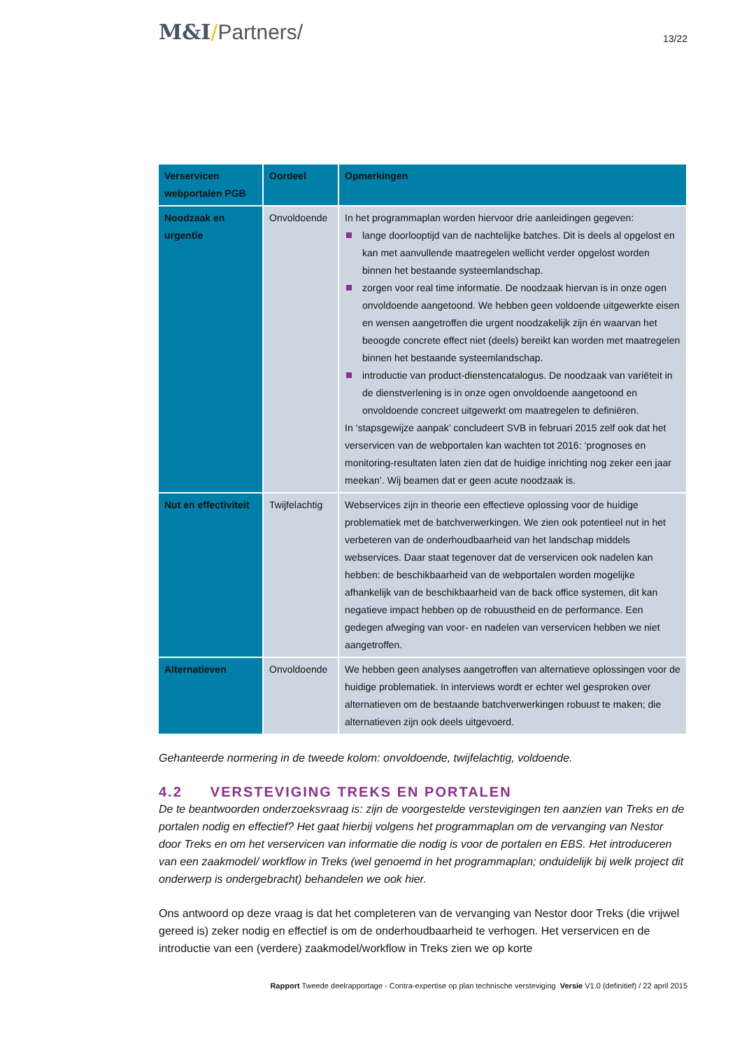M&I/Partners/
13/22
| Verservicen webportalen PGB | Oordeel | Opmerkingen |
| --- | --- | --- |
| Noodzaak en urgentie | Onvoldoende | In het programmaplan worden hiervoor drie aanleidingen gegeven: lange doorlooptijd van de nachtelijke batches. Dit is deels al opgelost en kan met aanvullende maatregelen wellicht verder opgelost worden binnen het bestaande systeemlandschap. zorgen voor real time informatie. De noodzaak hiervan is in onze ogen onvoldoende aangetoond. We hebben geen voldoende uitgewerkte eisen en wensen aangetroffen die urgent noodzakelijk zijn én waarvan het beoogde concrete effect niet (deels) bereikt kan worden met maatregelen binnen het bestaande systeemlandschap. introductie van product-dienstencatalogus. De noodzaak van variëteit in de dienstverlening is in onze ogen onvoldoende aangetoond en onvoldoende concreet uitgewerkt om maatregelen te definiëren. In ‘stapsgewijze aanpak’ concludeert SVB in februari 2015 zelf ook dat het verservicen van de webportalen kan wachten tot 2016: ‘prognoses en monitoring-resultaten laten zien dat de huidige inrichting nog zeker een jaar meekan’. Wij beamen dat er geen acute noodzaak is. |
| Nut en effectiviteit | Twijfelachtig | Webservices zijn in theorie een effectieve oplossing voor de huidige problematiek met de batchverwerkingen. We zien ook potentieel nut in het verbeteren van de onderhoudbaarheid van het landschap middels webservices. Daar staat tegenover dat de verservicen ook nadelen kan hebben: de beschikbaarheid van de webportalen worden mogelijke afhankelijk van de beschikbaarheid van de back office systemen, dit kan negatieve impact hebben op de robuustheid en de performance. Een gedegen afweging van voor- en nadelen van verservicen hebben we niet aangetroffen. |
| Alternatieven | Onvoldoende | We hebben geen analyses aangetroffen van alternatieve oplossingen voor de huidige problematiek. In interviews wordt er echter wel gesproken over alternatieven om de bestaande batchverwerkingen robuust te maken; die alternatieven zijn ook deels uitgevoerd. |
Gehanteerde normering in de tweede kolom: onvoldoende, twijfelachtig, voldoende.
4.2 VERSTEVIGING TREKS EN PORTALEN
De te beantwoorden onderzoeksvraag is: zijn de voorgestelde verstevigingen ten aanzien van Treks en de portalen nodig en effectief? Het gaat hierbij volgens het programmaplan om de vervanging van Nestor door Treks en om het verservicen van informatie die nodig is voor de portalen en EBS. Het introduceren van een zaakmodel/ workflow in Treks (wel genoemd in het programmaplan; onduidelijk bij welk project dit onderwerp is ondergebracht) behandelen we ook hier.
Ons antwoord op deze vraag is dat het completeren van de vervanging van Nestor door Treks (die vrijwel gereed is) zeker nodig en effectief is om de onderhoudbaarheid te verhogen. Het verservicen en de introductie van een (verdere) zaakmodel/workflow in Treks zien we op korte
Rapport Tweede deelrapportage - Contra-expertise op plan technische versteviging Versie V1.0 (definitief) / 22 april 2015